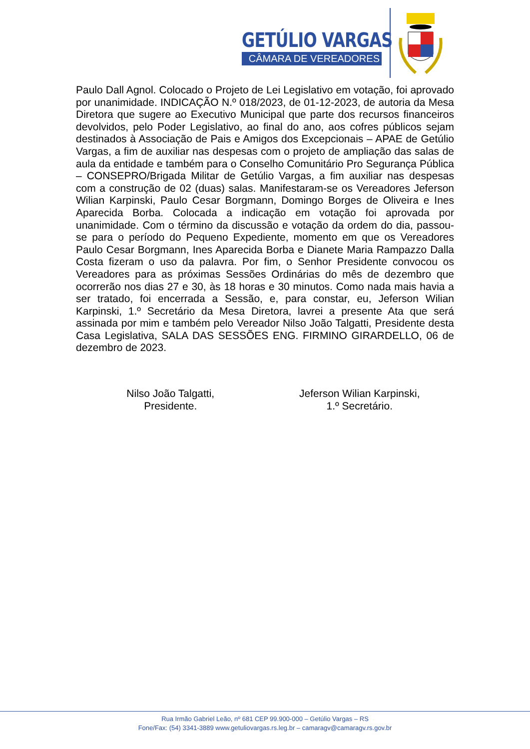GETÚLIO VARGAS
CÂMARA DE VEREADORES
Paulo Dall Agnol. Colocado o Projeto de Lei Legislativo em votação, foi aprovado por unanimidade. INDICAÇÃO N.º 018/2023, de 01-12-2023, de autoria da Mesa Diretora que sugere ao Executivo Municipal que parte dos recursos financeiros devolvidos, pelo Poder Legislativo, ao final do ano, aos cofres públicos sejam destinados à Associação de Pais e Amigos dos Excepcionais – APAE de Getúlio Vargas, a fim de auxiliar nas despesas com o projeto de ampliação das salas de aula da entidade e também para o Conselho Comunitário Pro Segurança Pública – CONSEPRO/Brigada Militar de Getúlio Vargas, a fim auxiliar nas despesas com a construção de 02 (duas) salas. Manifestaram-se os Vereadores Jeferson Wilian Karpinski, Paulo Cesar Borgmann, Domingo Borges de Oliveira e Ines Aparecida Borba. Colocada a indicação em votação foi aprovada por unanimidade. Com o término da discussão e votação da ordem do dia, passou-se para o período do Pequeno Expediente, momento em que os Vereadores Paulo Cesar Borgmann, Ines Aparecida Borba e Dianete Maria Rampazzo Dalla Costa fizeram o uso da palavra. Por fim, o Senhor Presidente convocou os Vereadores para as próximas Sessões Ordinárias do mês de dezembro que ocorrerão nos dias 27 e 30, às 18 horas e 30 minutos. Como nada mais havia a ser tratado, foi encerrada a Sessão, e, para constar, eu, Jeferson Wilian Karpinski, 1.º Secretário da Mesa Diretora, lavrei a presente Ata que será assinada por mim e também pelo Vereador Nilso João Talgatti, Presidente desta Casa Legislativa, SALA DAS SESSÕES ENG. FIRMINO GIRARDELLO, 06 de dezembro de 2023.
Nilso João Talgatti,
Presidente.
Jeferson Wilian Karpinski,
1.º Secretário.
Rua Irmão Gabriel Leão, nº 681 CEP 99.900-000 – Getúlio Vargas – RS
Fone/Fax: (54) 3341-3889 www.getuliovargas.rs.leg.br – camaragv@camaragv.rs.gov.br